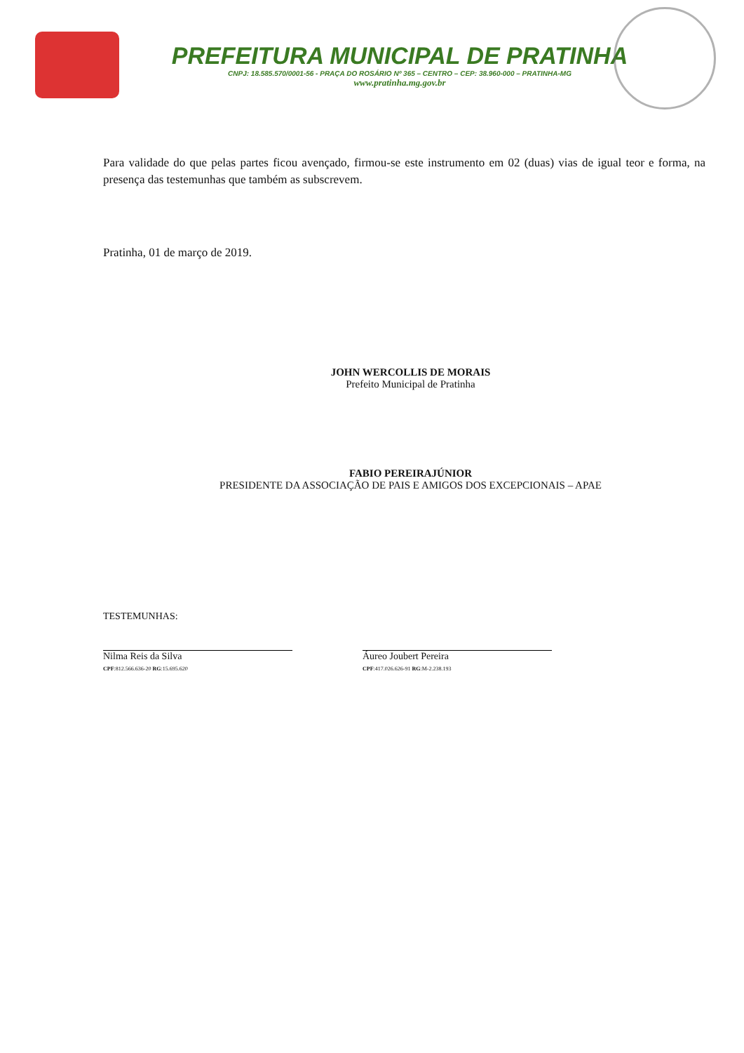PREFEITURA MUNICIPAL DE PRATINHA
CNPJ: 18.585.570/0001-56 - PRAÇA DO ROSÁRIO Nº 365 – CENTRO – CEP: 38.960-000 – PRATINHA-MG
www.pratinha.mg.gov.br
Para validade do que pelas partes ficou avençado, firmou-se este instrumento em 02 (duas) vias de igual teor e forma, na presença das testemunhas que também as subscrevem.
Pratinha, 01 de março de 2019.
JOHN WERCOLLIS DE MORAIS
Prefeito Municipal de Pratinha
FABIO PEREIRAJÚNIOR
PRESIDENTE DA ASSOCIAÇÃO DE PAIS E AMIGOS DOS EXCEPCIONAIS – APAE
TESTEMUNHAS:
Nilma Reis da Silva
CPF:812.566.636-20 RG:15.695.620
Áureo Joubert Pereira
CPF:417.026.626-91 RG:M-2.238.193